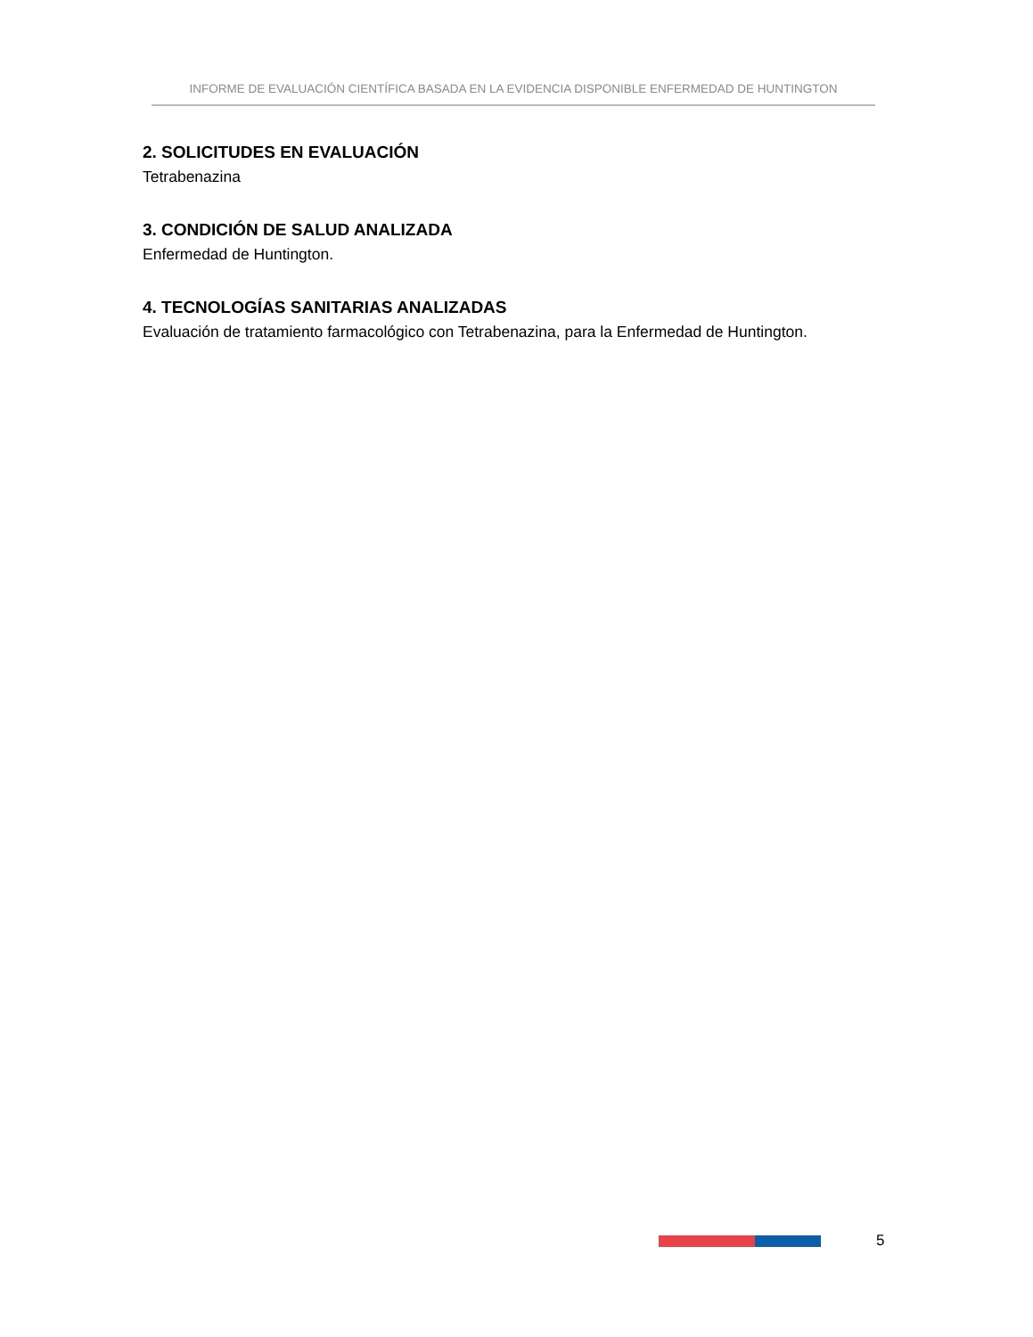INFORME DE EVALUACIÓN CIENTÍFICA BASADA EN LA EVIDENCIA DISPONIBLE ENFERMEDAD DE HUNTINGTON
2. SOLICITUDES EN EVALUACIÓN
Tetrabenazina
3. CONDICIÓN DE SALUD ANALIZADA
Enfermedad de Huntington.
4. TECNOLOGÍAS SANITARIAS ANALIZADAS
Evaluación de tratamiento farmacológico con Tetrabenazina, para la Enfermedad de Huntington.
5